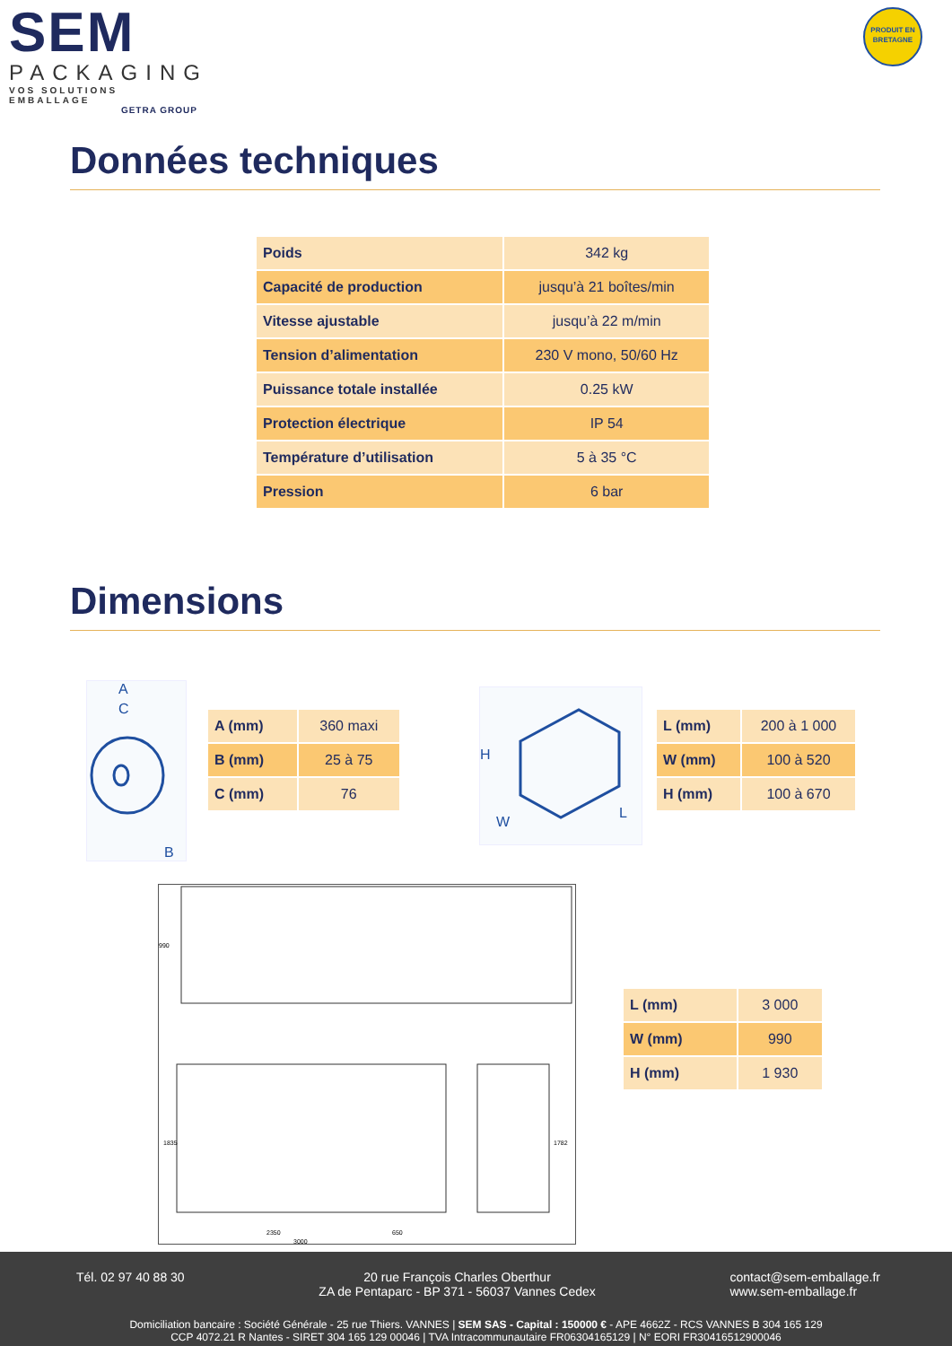SEM
PACKAGING
VOS SOLUTIONS EMBALLAGE
GETRA GROUP
PRODUIT EN
BRETAGNE
Données techniques
| Poids | 342 kg |
| Capacité de production | jusqu’à 21 boîtes/min |
| Vitesse ajustable | jusqu’à 22 m/min |
| Tension d’alimentation | 230 V mono, 50/60 Hz |
| Puissance totale installée | 0.25 kW |
| Protection électrique | IP 54 |
| Température d’utilisation | 5 à 35 °C |
| Pression | 6 bar |
Dimensions
A
C
B
| A (mm) | 360 maxi |
| B (mm) | 25 à 75 |
| C (mm) | 76 |
H
W
L
| L (mm) | 200 à 1 000 |
| W (mm) | 100 à 520 |
| H (mm) | 100 à 670 |
990
1835
2350
650
3000
1782
| L (mm) | 3 000 |
| W (mm) | 990 |
| H (mm) | 1 930 |
Tél. 02 97 40 88 30 20 rue François Charles Oberthur
ZA de Pentaparc - BP 371 - 56037 Vannes Cedex
contact@sem-emballage.fr
www.sem-emballage.fr
Domiciliation bancaire : Société Générale - 25 rue Thiers. VANNES | SEM SAS - Capital : 150000 € - APE 4662Z - RCS VANNES B 304 165 129
CCP 4072.21 R Nantes - SIRET 304 165 129 00046 | TVA Intracommunautaire FR06304165129 | N° EORI FR30416512900046